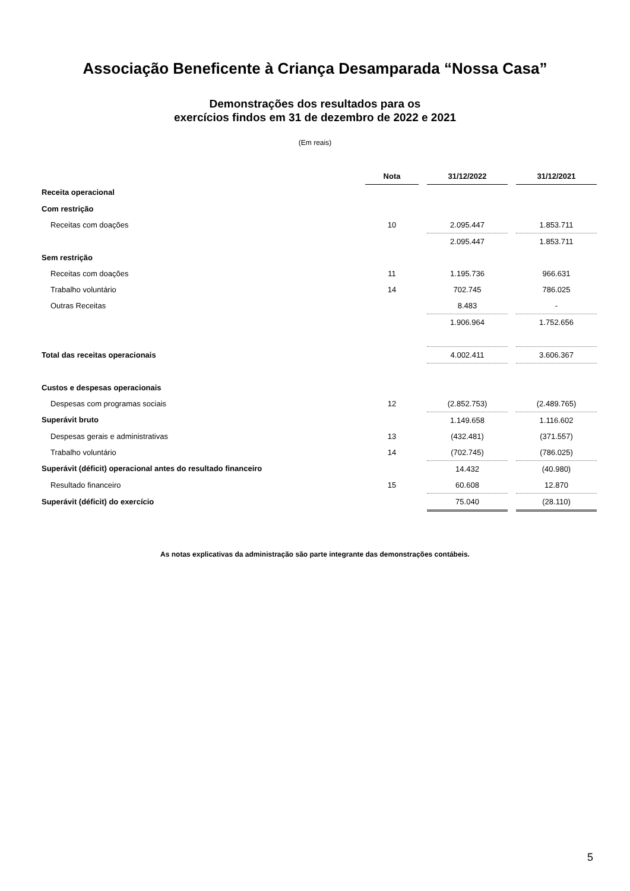Associação Beneficente à Criança Desamparada “Nossa Casa”
Demonstrações dos resultados para os
exercícios findos em 31 de dezembro de 2022 e 2021
(Em reais)
| | Nota | | 31/12/2022 | | 31/12/2021 |
| Receita operacional | | | | | |
| Com restrição | | | | | |
| Receitas com doações | 10 | | 2.095.447 | | 1.853.711 |
| | | | 2.095.447 | | 1.853.711 |
| Sem restrição | | | | | |
| Receitas com doações | 11 | | 1.195.736 | | 966.631 |
| Trabalho voluntário | 14 | | 702.745 | | 786.025 |
| Outras Receitas | | | 8.483 | | - |
| | | | 1.906.964 | | 1.752.656 |
| Total das receitas operacionais | | | 4.002.411 | | 3.606.367 |
| Custos e despesas operacionais | | | | | |
| Despesas com programas sociais | 12 | | (2.852.753) | | (2.489.765) |
| Superávit bruto | | | 1.149.658 | | 1.116.602 |
| Despesas gerais e administrativas | 13 | | (432.481) | | (371.557) |
| Trabalho voluntário | 14 | | (702.745) | | (786.025) |
| Superávit (déficit) operacional antes do resultado financeiro | | | 14.432 | | (40.980) |
| Resultado financeiro | 15 | | 60.608 | | 12.870 |
| Superávit (déficit) do exercício | | | 75.040 | | (28.110) |
As notas explicativas da administração são parte integrante das demonstrações contábeis.
5